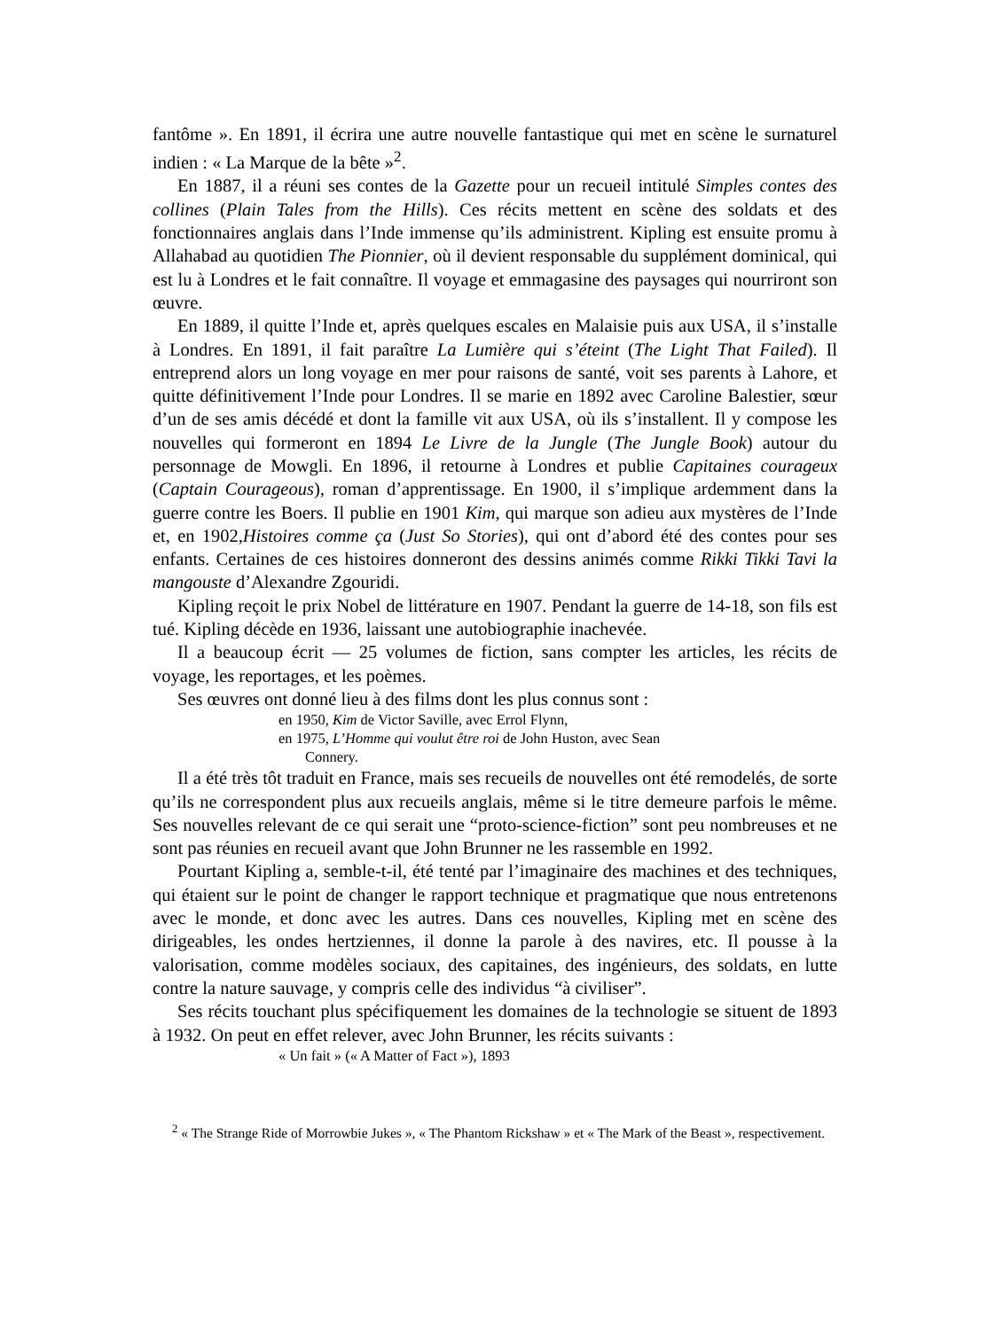fantôme ». En 1891, il écrira une autre nouvelle fantastique qui met en scène le surnaturel indien : « La Marque de la bête »<sup>2</sup>.
En 1887, il a réuni ses contes de la Gazette pour un recueil intitulé Simples contes des collines (Plain Tales from the Hills). Ces récits mettent en scène des soldats et des fonctionnaires anglais dans l’Inde immense qu’ils administrent. Kipling est ensuite promu à Allahabad au quotidien The Pionnier, où il devient responsable du supplément dominical, qui est lu à Londres et le fait connaître. Il voyage et emmagasine des paysages qui nourriront son œuvre.
En 1889, il quitte l’Inde et, après quelques escales en Malaisie puis aux USA, il s’installe à Londres. En 1891, il fait paraître La Lumière qui s’éteint (The Light That Failed). Il entreprend alors un long voyage en mer pour raisons de santé, voit ses parents à Lahore, et quitte définitivement l’Inde pour Londres. Il se marie en 1892 avec Caroline Balestier, sœur d’un de ses amis décédé et dont la famille vit aux USA, où ils s’installent. Il y compose les nouvelles qui formeront en 1894 Le Livre de la Jungle (The Jungle Book) autour du personnage de Mowgli. En 1896, il retourne à Londres et publie Capitaines courageux (Captain Courageous), roman d’apprentissage. En 1900, il s’implique ardemment dans la guerre contre les Boers. Il publie en 1901 Kim, qui marque son adieu aux mystères de l’Inde et, en 1902,Histoires comme ça (Just So Stories), qui ont d’abord été des contes pour ses enfants. Certaines de ces histoires donneront des dessins animés comme Rikki Tikki Tavi la mangouste d’Alexandre Zgouridi.
Kipling reçoit le prix Nobel de littérature en 1907. Pendant la guerre de 14-18, son fils est tué. Kipling décède en 1936, laissant une autobiographie inachevée.
Il a beaucoup écrit — 25 volumes de fiction, sans compter les articles, les récits de voyage, les reportages, et les poèmes.
Ses œuvres ont donné lieu à des films dont les plus connus sont :
en 1950, Kim de Victor Saville, avec Errol Flynn,
en 1975, L’Homme qui voulut être roi de John Huston, avec Sean
Connery.
Il a été très tôt traduit en France, mais ses recueils de nouvelles ont été remodelés, de sorte qu’ils ne correspondent plus aux recueils anglais, même si le titre demeure parfois le même. Ses nouvelles relevant de ce qui serait une “proto-science-fiction” sont peu nombreuses et ne sont pas réunies en recueil avant que John Brunner ne les rassemble en 1992.
Pourtant Kipling a, semble-t-il, été tenté par l’imaginaire des machines et des techniques, qui étaient sur le point de changer le rapport technique et pragmatique que nous entretenons avec le monde, et donc avec les autres. Dans ces nouvelles, Kipling met en scène des dirigeables, les ondes hertziennes, il donne la parole à des navires, etc. Il pousse à la valorisation, comme modèles sociaux, des capitaines, des ingénieurs, des soldats, en lutte contre la nature sauvage, y compris celle des individus “à civiliser”.
Ses récits touchant plus spécifiquement les domaines de la technologie se situent de 1893 à 1932. On peut en effet relever, avec John Brunner, les récits suivants :
« Un fait » (« A Matter of Fact »), 1893
<sup>2</sup> « The Strange Ride of Morrowbie Jukes », « The Phantom Rickshaw » et « The Mark of the Beast », respectivement.